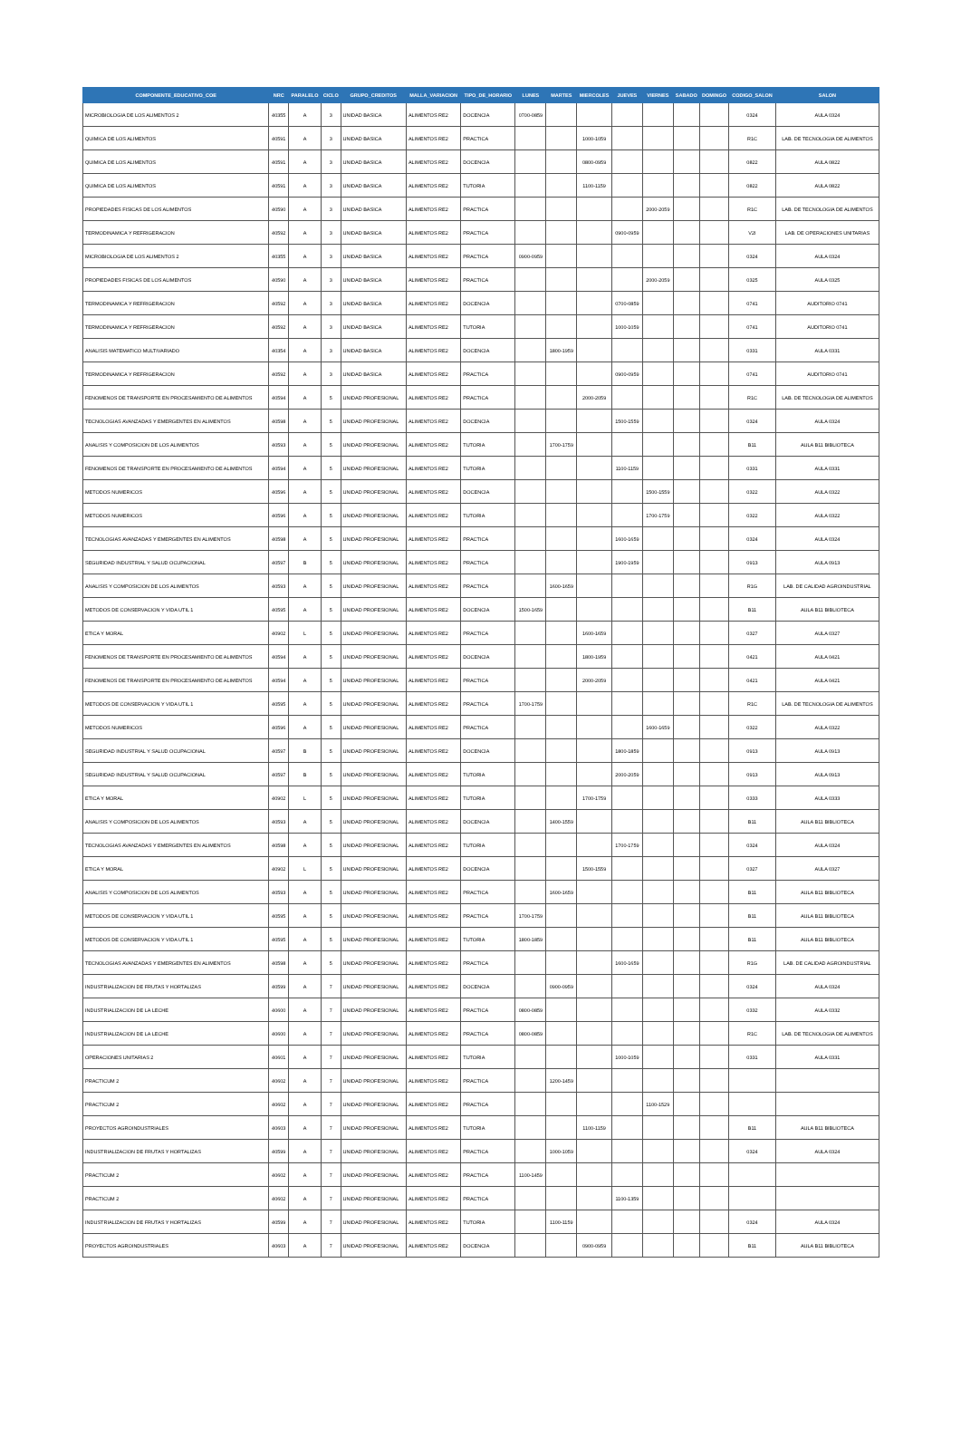| COMPONENTE_EDUCATIVO_COE | NRC | PARALELO | CICLO | GRUPO_CREDITOS | MALLA_VARIACION | TIPO_DE_HORARIO | LUNES | MARTES | MIERCOLES | JUEVES | VIERNES | SABADO | DOMINGO | CODIGO_SALON | SALON |
| --- | --- | --- | --- | --- | --- | --- | --- | --- | --- | --- | --- | --- | --- | --- | --- |
| MICROBIOLOGIA DE LOS ALIMENTOS 2 | 40355 | A | 3 | UNIDAD BASICA | ALIMENTOS RE2 | DOCENCIA | 0700-0859 | | | | | | | 0324 | AULA 0324 |
| QUIMICA DE LOS ALIMENTOS | 40591 | A | 3 | UNIDAD BASICA | ALIMENTOS RE2 | PRACTICA | | | 1000-1059 | | | | | R1C | LAB. DE TECNOLOGIA DE ALIMENTOS |
| QUIMICA DE LOS ALIMENTOS | 40591 | A | 3 | UNIDAD BASICA | ALIMENTOS RE2 | DOCENCIA | | | 0800-0959 | | | | | 0822 | AULA 0822 |
| QUIMICA DE LOS ALIMENTOS | 40591 | A | 3 | UNIDAD BASICA | ALIMENTOS RE2 | TUTORIA | | | 1100-1159 | | | | | 0822 | AULA 0822 |
| PROPIEDADES FISICAS DE LOS ALIMENTOS | 40590 | A | 3 | UNIDAD BASICA | ALIMENTOS RE2 | PRACTICA | | | | | 2000-2059 | | | R1C | LAB. DE TECNOLOGIA DE ALIMENTOS |
| TERMODINAMICA Y REFRIGERACION | 40592 | A | 3 | UNIDAD BASICA | ALIMENTOS RE2 | PRACTICA | | | | 0900-0959 | | | | V2I | LAB. DE OPERACIONES UNITARIAS |
| MICROBIOLOGIA DE LOS ALIMENTOS 2 | 40355 | A | 3 | UNIDAD BASICA | ALIMENTOS RE2 | PRACTICA | 0900-0959 | | | | | | | 0324 | AULA 0324 |
| PROPIEDADES FISICAS DE LOS ALIMENTOS | 40590 | A | 3 | UNIDAD BASICA | ALIMENTOS RE2 | PRACTICA | | | | | 2000-2059 | | | 0325 | AULA 0325 |
| TERMODINAMICA Y REFRIGERACION | 40592 | A | 3 | UNIDAD BASICA | ALIMENTOS RE2 | DOCENCIA | | | | 0700-0859 | | | | 0741 | AUDITORIO 0741 |
| TERMODINAMICA Y REFRIGERACION | 40592 | A | 3 | UNIDAD BASICA | ALIMENTOS RE2 | TUTORIA | | | | 1000-1059 | | | | 0741 | AUDITORIO 0741 |
| ANALISIS MATEMATICO MULTIVARIADO | 40354 | A | 3 | UNIDAD BASICA | ALIMENTOS RE2 | DOCENCIA | | 1800-1959 | | | | | | 0331 | AULA 0331 |
| TERMODINAMICA Y REFRIGERACION | 40592 | A | 3 | UNIDAD BASICA | ALIMENTOS RE2 | PRACTICA | | | | 0900-0959 | | | | 0741 | AUDITORIO 0741 |
| FENOMENOS DE TRANSPORTE EN PROCESAMIENTO DE ALIMENTOS | 40594 | A | 5 | UNIDAD PROFESIONAL | ALIMENTOS RE2 | PRACTICA | | | 2000-2059 | | | | | R1C | LAB. DE TECNOLOGIA DE ALIMENTOS |
| TECNOLOGIAS AVANZADAS Y EMERGENTES EN ALIMENTOS | 40598 | A | 5 | UNIDAD PROFESIONAL | ALIMENTOS RE2 | DOCENCIA | | | | 1500-1559 | | | | 0324 | AULA 0324 |
| ANALISIS Y COMPOSICION DE LOS ALIMENTOS | 40593 | A | 5 | UNIDAD PROFESIONAL | ALIMENTOS RE2 | TUTORIA | | 1700-1759 | | | | | | B11 | AULA B11 BIBLIOTECA |
| FENOMENOS DE TRANSPORTE EN PROCESAMIENTO DE ALIMENTOS | 40594 | A | 5 | UNIDAD PROFESIONAL | ALIMENTOS RE2 | TUTORIA | | | | 1100-1159 | | | | 0331 | AULA 0331 |
| METODOS NUMERICOS | 40596 | A | 5 | UNIDAD PROFESIONAL | ALIMENTOS RE2 | DOCENCIA | | | | | 1500-1559 | | | 0322 | AULA 0322 |
| METODOS NUMERICOS | 40596 | A | 5 | UNIDAD PROFESIONAL | ALIMENTOS RE2 | TUTORIA | | | | | 1700-1759 | | | 0322 | AULA 0322 |
| TECNOLOGIAS AVANZADAS Y EMERGENTES EN ALIMENTOS | 40598 | A | 5 | UNIDAD PROFESIONAL | ALIMENTOS RE2 | PRACTICA | | | | 1600-1659 | | | | 0324 | AULA 0324 |
| SEGURIDAD INDUSTRIAL Y SALUD OCUPACIONAL | 40597 | B | 5 | UNIDAD PROFESIONAL | ALIMENTOS RE2 | PRACTICA | | | | 1900-1959 | | | | 0913 | AULA 0913 |
| ANALISIS Y COMPOSICION DE LOS ALIMENTOS | 40593 | A | 5 | UNIDAD PROFESIONAL | ALIMENTOS RE2 | PRACTICA | | 1600-1659 | | | | | | R1G | LAB. DE CALIDAD AGROINDUSTRIAL |
| METODOS DE CONSERVACION Y VIDA UTIL 1 | 40595 | A | 5 | UNIDAD PROFESIONAL | ALIMENTOS RE2 | DOCENCIA | 1500-1659 | | | | | | | B11 | AULA B11 BIBLIOTECA |
| ETICA Y MORAL | 40902 | L | 5 | UNIDAD PROFESIONAL | ALIMENTOS RE2 | PRACTICA | | | 1600-1659 | | | | | 0327 | AULA 0327 |
| FENOMENOS DE TRANSPORTE EN PROCESAMIENTO DE ALIMENTOS | 40594 | A | 5 | UNIDAD PROFESIONAL | ALIMENTOS RE2 | DOCENCIA | | | 1800-1959 | | | | | 0421 | AULA 0421 |
| FENOMENOS DE TRANSPORTE EN PROCESAMIENTO DE ALIMENTOS | 40594 | A | 5 | UNIDAD PROFESIONAL | ALIMENTOS RE2 | PRACTICA | | | 2000-2059 | | | | | 0421 | AULA 0421 |
| METODOS DE CONSERVACION Y VIDA UTIL 1 | 40595 | A | 5 | UNIDAD PROFESIONAL | ALIMENTOS RE2 | PRACTICA | 1700-1759 | | | | | | | R1C | LAB. DE TECNOLOGIA DE ALIMENTOS |
| METODOS NUMERICOS | 40596 | A | 5 | UNIDAD PROFESIONAL | ALIMENTOS RE2 | PRACTICA | | | | | 1600-1659 | | | 0322 | AULA 0322 |
| SEGURIDAD INDUSTRIAL Y SALUD OCUPACIONAL | 40597 | B | 5 | UNIDAD PROFESIONAL | ALIMENTOS RE2 | DOCENCIA | | | | 1800-1859 | | | | 0913 | AULA 0913 |
| SEGURIDAD INDUSTRIAL Y SALUD OCUPACIONAL | 40597 | B | 5 | UNIDAD PROFESIONAL | ALIMENTOS RE2 | TUTORIA | | | | 2000-2059 | | | | 0913 | AULA 0913 |
| ETICA Y MORAL | 40902 | L | 5 | UNIDAD PROFESIONAL | ALIMENTOS RE2 | TUTORIA | | | 1700-1759 | | | | | 0333 | AULA 0333 |
| ANALISIS Y COMPOSICION DE LOS ALIMENTOS | 40593 | A | 5 | UNIDAD PROFESIONAL | ALIMENTOS RE2 | DOCENCIA | | 1400-1559 | | | | | | B11 | AULA B11 BIBLIOTECA |
| TECNOLOGIAS AVANZADAS Y EMERGENTES EN ALIMENTOS | 40598 | A | 5 | UNIDAD PROFESIONAL | ALIMENTOS RE2 | TUTORIA | | | | 1700-1759 | | | | 0324 | AULA 0324 |
| ETICA Y MORAL | 40902 | L | 5 | UNIDAD PROFESIONAL | ALIMENTOS RE2 | DOCENCIA | | | 1500-1559 | | | | | 0327 | AULA 0327 |
| ANALISIS Y COMPOSICION DE LOS ALIMENTOS | 40593 | A | 5 | UNIDAD PROFESIONAL | ALIMENTOS RE2 | PRACTICA | | 1600-1659 | | | | | | B11 | AULA B11 BIBLIOTECA |
| METODOS DE CONSERVACION Y VIDA UTIL 1 | 40595 | A | 5 | UNIDAD PROFESIONAL | ALIMENTOS RE2 | PRACTICA | 1700-1759 | | | | | | | B11 | AULA B11 BIBLIOTECA |
| METODOS DE CONSERVACION Y VIDA UTIL 1 | 40595 | A | 5 | UNIDAD PROFESIONAL | ALIMENTOS RE2 | TUTORIA | 1800-1859 | | | | | | | B11 | AULA B11 BIBLIOTECA |
| TECNOLOGIAS AVANZADAS Y EMERGENTES EN ALIMENTOS | 40598 | A | 5 | UNIDAD PROFESIONAL | ALIMENTOS RE2 | PRACTICA | | | | 1600-1659 | | | | R1G | LAB. DE CALIDAD AGROINDUSTRIAL |
| INDUSTRIALIZACION DE FRUTAS Y HORTALIZAS | 40599 | A | 7 | UNIDAD PROFESIONAL | ALIMENTOS RE2 | DOCENCIA | | 0900-0959 | | | | | | 0324 | AULA 0324 |
| INDUSTRIALIZACION DE LA LECHE | 40600 | A | 7 | UNIDAD PROFESIONAL | ALIMENTOS RE2 | PRACTICA | 0800-0859 | | | | | | | 0332 | AULA 0332 |
| INDUSTRIALIZACION DE LA LECHE | 40600 | A | 7 | UNIDAD PROFESIONAL | ALIMENTOS RE2 | PRACTICA | 0800-0859 | | | | | | | R1C | LAB. DE TECNOLOGIA DE ALIMENTOS |
| OPERACIONES UNITARIAS 2 | 40601 | A | 7 | UNIDAD PROFESIONAL | ALIMENTOS RE2 | TUTORIA | | | | 1000-1059 | | | | 0331 | AULA 0331 |
| PRACTICUM 2 | 40602 | A | 7 | UNIDAD PROFESIONAL | ALIMENTOS RE2 | PRACTICA | | 1200-1459 | | | | | | | |
| PRACTICUM 2 | 40602 | A | 7 | UNIDAD PROFESIONAL | ALIMENTOS RE2 | PRACTICA | | | | | 1100-1529 | | | | |
| PROYECTOS AGROINDUSTRIALES | 40603 | A | 7 | UNIDAD PROFESIONAL | ALIMENTOS RE2 | TUTORIA | | | 1100-1159 | | | | | B11 | AULA B11 BIBLIOTECA |
| INDUSTRIALIZACION DE FRUTAS Y HORTALIZAS | 40599 | A | 7 | UNIDAD PROFESIONAL | ALIMENTOS RE2 | PRACTICA | | 1000-1059 | | | | | | 0324 | AULA 0324 |
| PRACTICUM 2 | 40602 | A | 7 | UNIDAD PROFESIONAL | ALIMENTOS RE2 | PRACTICA | 1100-1459 | | | | | | | | |
| PRACTICUM 2 | 40602 | A | 7 | UNIDAD PROFESIONAL | ALIMENTOS RE2 | PRACTICA | | | | 1100-1359 | | | | | |
| INDUSTRIALIZACION DE FRUTAS Y HORTALIZAS | 40599 | A | 7 | UNIDAD PROFESIONAL | ALIMENTOS RE2 | TUTORIA | | 1100-1159 | | | | | | 0324 | AULA 0324 |
| PROYECTOS AGROINDUSTRIALES | 40603 | A | 7 | UNIDAD PROFESIONAL | ALIMENTOS RE2 | DOCENCIA | | | 0900-0959 | | | | | B11 | AULA B11 BIBLIOTECA |